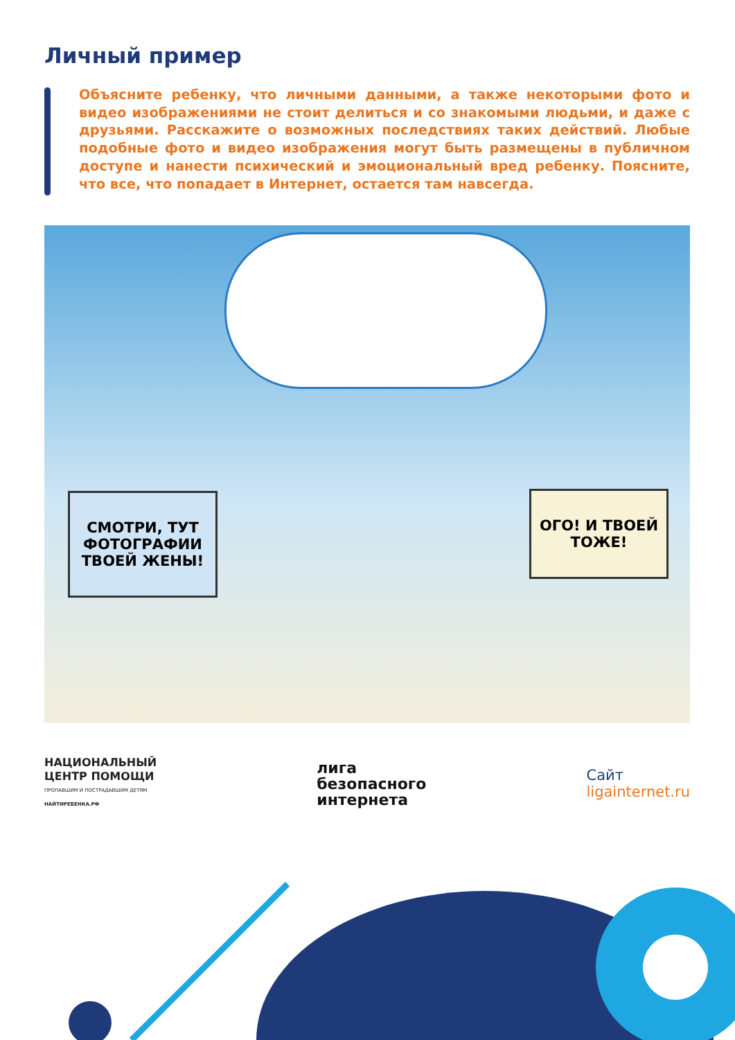Личный пример
Объясните ребенку, что личными данными, а также некоторыми фото и видео изображениями не стоит делиться и со знакомыми людьми, и даже с друзьями. Расскажите о возможных последствиях таких действий. Любые подобные фото и видео изображения могут быть размещены в публичном доступе и нанести психический и эмоциональный вред ребенку. Поясните, что все, что попадает в Интернет, остается там навсегда.
СМОТРИ, ТУТ ФОТОГРАФИИ ТВОЕЙ ЖЕНЫ!
ОГО! И ТВОЕЙ ТОЖЕ!
НАЦИОНАЛЬНЫЙ
ЦЕНТР ПОМОЩИ
ПРОПАВШИМ И ПОСТРАДАВШИМ ДЕТЯМ
НАЙТИРЕБЕНКА.РФ
лига
безопасного
интернета
Сайт
ligainternet.ru